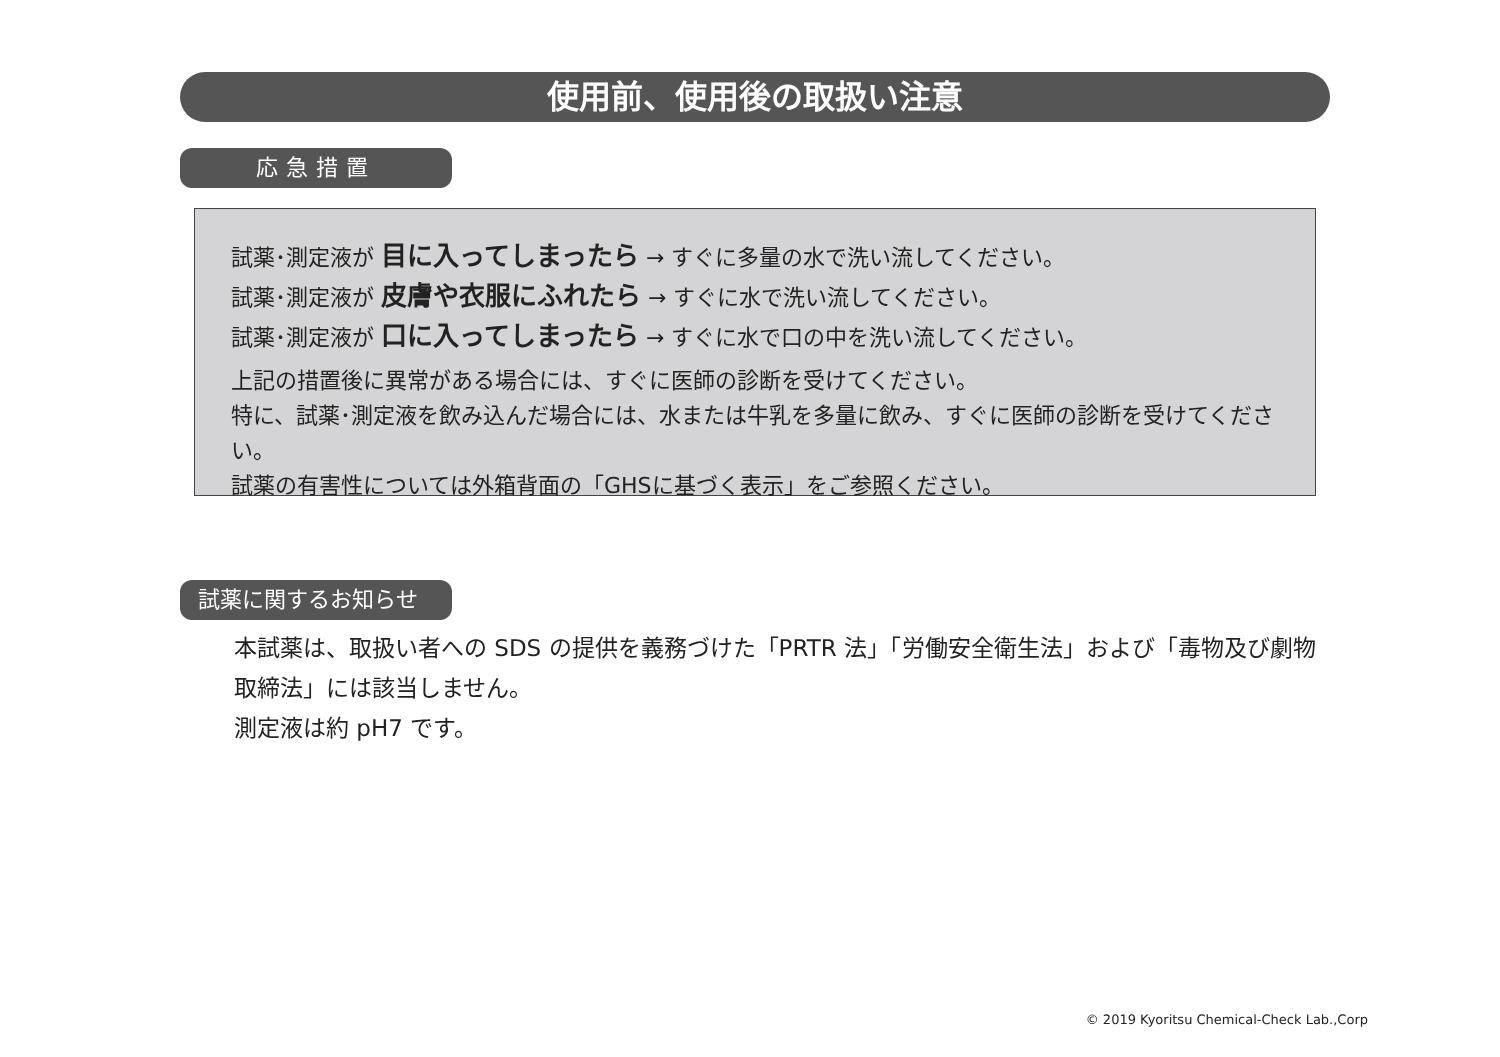使用前、使用後の取扱い注意
応急措置
試薬･測定液が 目に入ってしまったら → すぐに多量の水で洗い流してください。
試薬･測定液が 皮膚や衣服にふれたら → すぐに水で洗い流してください。
試薬･測定液が 口に入ってしまったら → すぐに水で口の中を洗い流してください。
上記の措置後に異常がある場合には、すぐに医師の診断を受けてください。
特に、試薬･測定液を飲み込んだ場合には、水または牛乳を多量に飲み、すぐに医師の診断を受けてください。
試薬の有害性については外箱背面の「GHSに基づく表示」をご参照ください。
試薬に関するお知らせ
本試薬は、取扱い者への SDS の提供を義務づけた「PRTR 法」「労働安全衛生法」および「毒物及び劇物取締法」には該当しません。
測定液は約 pH7 です。
© 2019 Kyoritsu Chemical-Check Lab.,Corp